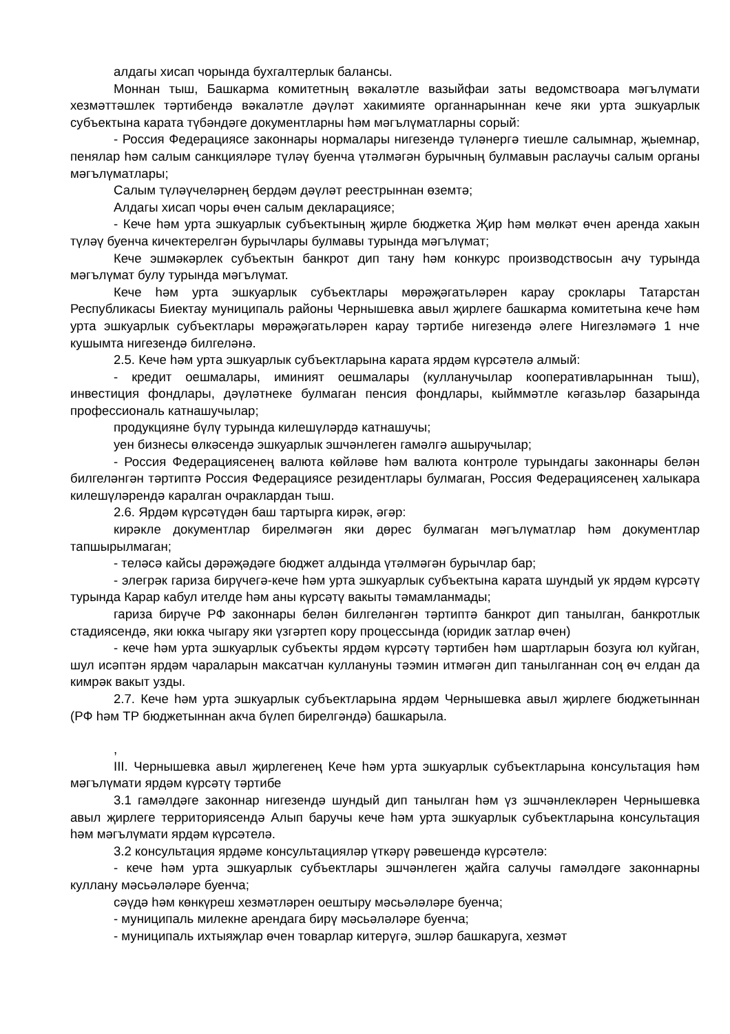алдагы хисап чорында бухгалтерлык балансы.
Моннан тыш, Башкарма комитетның вәкаләтле вазыйфаи заты ведомствоара мәгълүмати хезмәттәшлек тәртибендә вәкаләтле дәүләт хакимияте органнарыннан кече яки урта эшкуарлык субъектына карата түбәндәге документларны һәм мәгълүматларны сорый:
- Россия Федерациясе законнары нормалары нигезендә түләнергә тиешле салымнар, җыемнар, пенялар һәм салым санкцияләре түләү буенча үтәлмәгән бурычның булмавын раслаучы салым органы мәгълүматлары;
Салым түләүчеләрнең бердәм дәүләт реестрыннан өземтә;
Алдагы хисап чоры өчен салым декларациясе;
- Кече һәм урта эшкуарлык субъектының җирле бюджетка Җир һәм мөлкәт өчен аренда хакын түләү буенча кичектерелгән бурычлары булмавы турында мәгълүмат;
Кече эшмәкәрлек субъектын банкрот дип тану һәм конкурс производствосын ачу турында мәгълүмат булу турында мәгълүмат.
Кече һәм урта эшкуарлык субъектлары мөрәҗәгатьләрен карау сроклары Татарстан Республикасы Биектау муниципаль районы Чернышевка авыл җирлеге башкарма комитетына кече һәм урта эшкуарлык субъектлары мөрәҗәгатьләрен карау тәртибе нигезендә әлеге Нигезләмәгә 1 нче кушымта нигезендә билгеләнә.
2.5. Кече һәм урта эшкуарлык субъектларына карата ярдәм күрсәтелә алмый:
- кредит оешмалары, иминият оешмалары (кулланучылар кооперативларыннан тыш), инвестиция фондлары, дәүләтнеке булмаган пенсия фондлары, кыйммәтле кәгазьләр базарында профессиональ катнашучылар;
продукцияне бүлү турында килешүләрдә катнашучы;
уен бизнесы өлкәсендә эшкуарлык эшчәнлеген гамәлгә ашыручылар;
- Россия Федерациясенең валюта көйләве һәм валюта контроле турындагы законнары белән билгеләнгән тәртиптә Россия Федерациясе резидентлары булмаган, Россия Федерациясенең халыкара килешүләрендә каралган очраклардан тыш.
2.6. Ярдәм күрсәтүдән баш тартырга кирәк, әгәр:
кирәкле документлар бирелмәгән яки дөрес булмаган мәгълүматлар һәм документлар тапшырылмаган;
- теләсә кайсы дәрәҗәдәге бюджет алдында үтәлмәгән бурычлар бар;
- элегрәк гариза бирүчегә-кече һәм урта эшкуарлык субъектына карата шундый ук ярдәм күрсәтү турында Карар кабул ителде һәм аны күрсәтү вакыты тәмамланмады;
гариза бирүче РФ законнары белән билгеләнгән тәртиптә банкрот дип танылган, банкротлык стадиясендә, яки юкка чыгару яки үзгәртеп кору процессында (юридик затлар өчен)
- кече һәм урта эшкуарлык субъекты ярдәм күрсәтү тәртибен һәм шартларын бозуга юл куйган, шул исәптән ярдәм чараларын максатчан куллануны тәэмин итмәгән дип танылганнан соң өч елдан да кимрәк вакыт узды.
2.7. Кече һәм урта эшкуарлык субъектларына ярдәм Чернышевка авыл җирлеге бюджетыннан (РФ һәм ТР бюджетыннан акча бүлеп бирелгәндә) башкарыла.
,
III. Чернышевка авыл җирлегенең Кече һәм урта эшкуарлык субъектларына консультация һәм мәгълүмати ярдәм күрсәтү тәртибе
3.1 гамәлдәге законнар нигезендә шундый дип танылган һәм үз эшчәнлекләрен Чернышевка авыл җирлеге территориясендә Алып баручы кече һәм урта эшкуарлык субъектларына консультация һәм мәгълүмати ярдәм күрсәтелә.
3.2 консультация ярдәме консультацияләр үткәрү рәвешендә күрсәтелә:
- кече һәм урта эшкуарлык субъектлары эшчәнлеген җайга салучы гамәлдәге законнарны куллану мәсьәләләре буенча;
сәүдә һәм көнкүреш хезмәтләрен оештыру мәсьәләләре буенча;
- муниципаль милекне арендага бирү мәсьәләләре буенча;
- муниципаль ихтыяҗлар өчен товарлар китерүгә, эшләр башкаруга, хезмәт